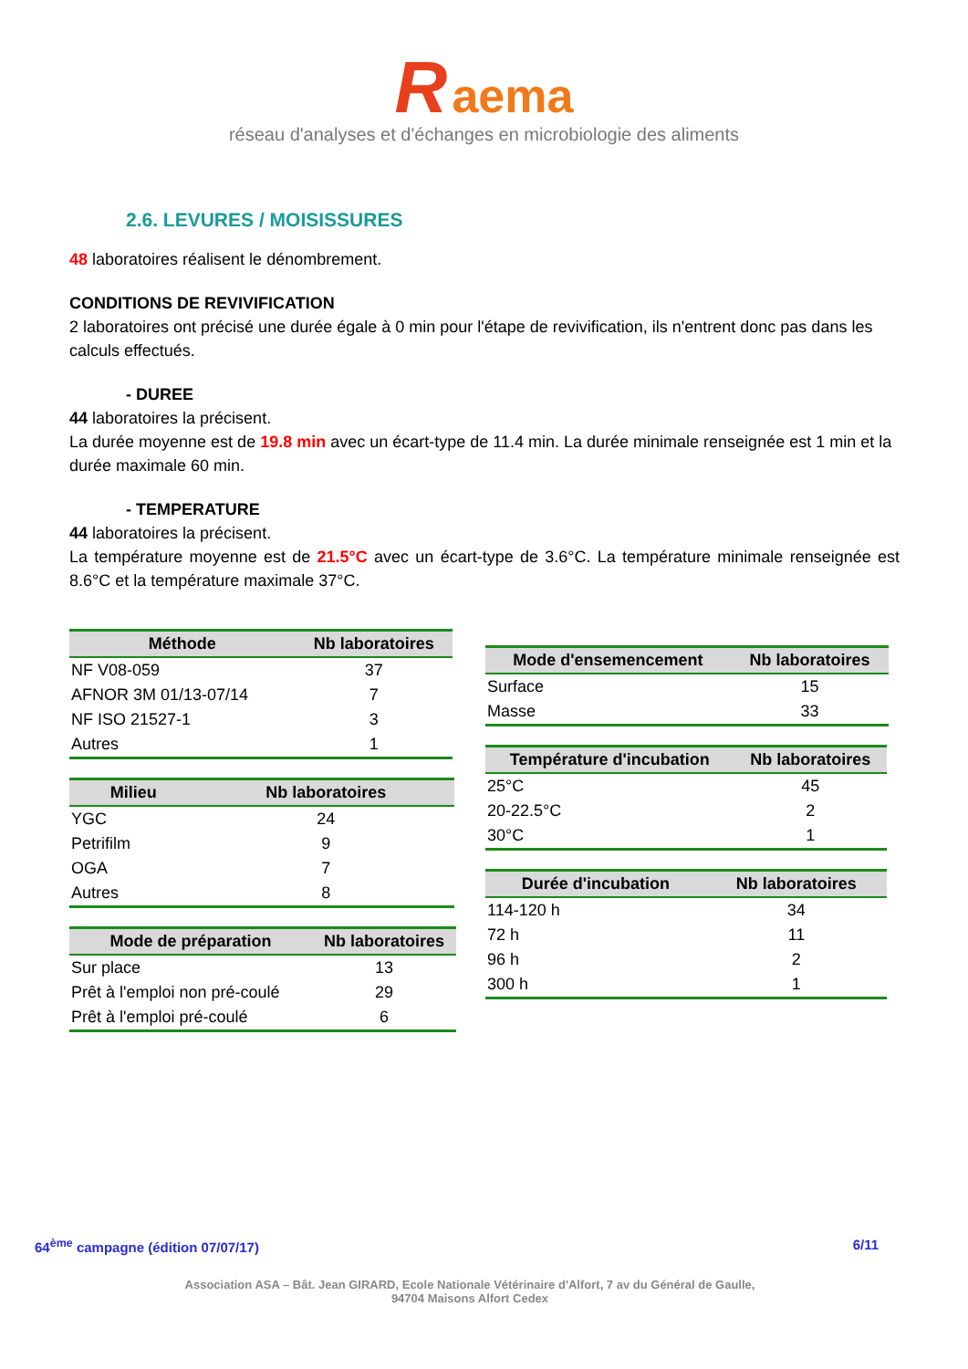R aema
réseau d'analyses et d'échanges en microbiologie des aliments
2.6. LEVURES / MOISISSURES
48 laboratoires réalisent le dénombrement.
CONDITIONS DE REVIVIFICATION
2 laboratoires ont précisé une durée égale à 0 min pour l'étape de revivification, ils n'entrent donc pas dans les calculs effectués.
- DUREE
44 laboratoires la précisent.
La durée moyenne est de 19.8 min avec un écart-type de 11.4 min. La durée minimale renseignée est 1 min et la durée maximale 60 min.
- TEMPERATURE
44 laboratoires la précisent.
La température moyenne est de 21.5°C avec un écart-type de 3.6°C. La température minimale renseignée est 8.6°C et la température maximale 37°C.
| Méthode | Nb laboratoires |
| --- | --- |
| NF V08-059 | 37 |
| AFNOR 3M 01/13-07/14 | 7 |
| NF ISO 21527-1 | 3 |
| Autres | 1 |
| Milieu | Nb laboratoires |
| --- | --- |
| YGC | 24 |
| Petrifilm | 9 |
| OGA | 7 |
| Autres | 8 |
| Mode de préparation | Nb laboratoires |
| --- | --- |
| Sur place | 13 |
| Prêt à l'emploi non pré-coulé | 29 |
| Prêt à l'emploi pré-coulé | 6 |
| Mode d'ensemencement | Nb laboratoires |
| --- | --- |
| Surface | 15 |
| Masse | 33 |
| Température d'incubation | Nb laboratoires |
| --- | --- |
| 25°C | 45 |
| 20-22.5°C | 2 |
| 30°C | 1 |
| Durée d'incubation | Nb laboratoires |
| --- | --- |
| 114-120 h | 34 |
| 72 h | 11 |
| 96 h | 2 |
| 300 h | 1 |
64<sup>ème</sup> campagne (édition 07/07/17) 6/11
Association ASA – Bât. Jean GIRARD, Ecole Nationale Vétérinaire d'Alfort, 7 av du Général de Gaulle,
94704 Maisons Alfort Cedex